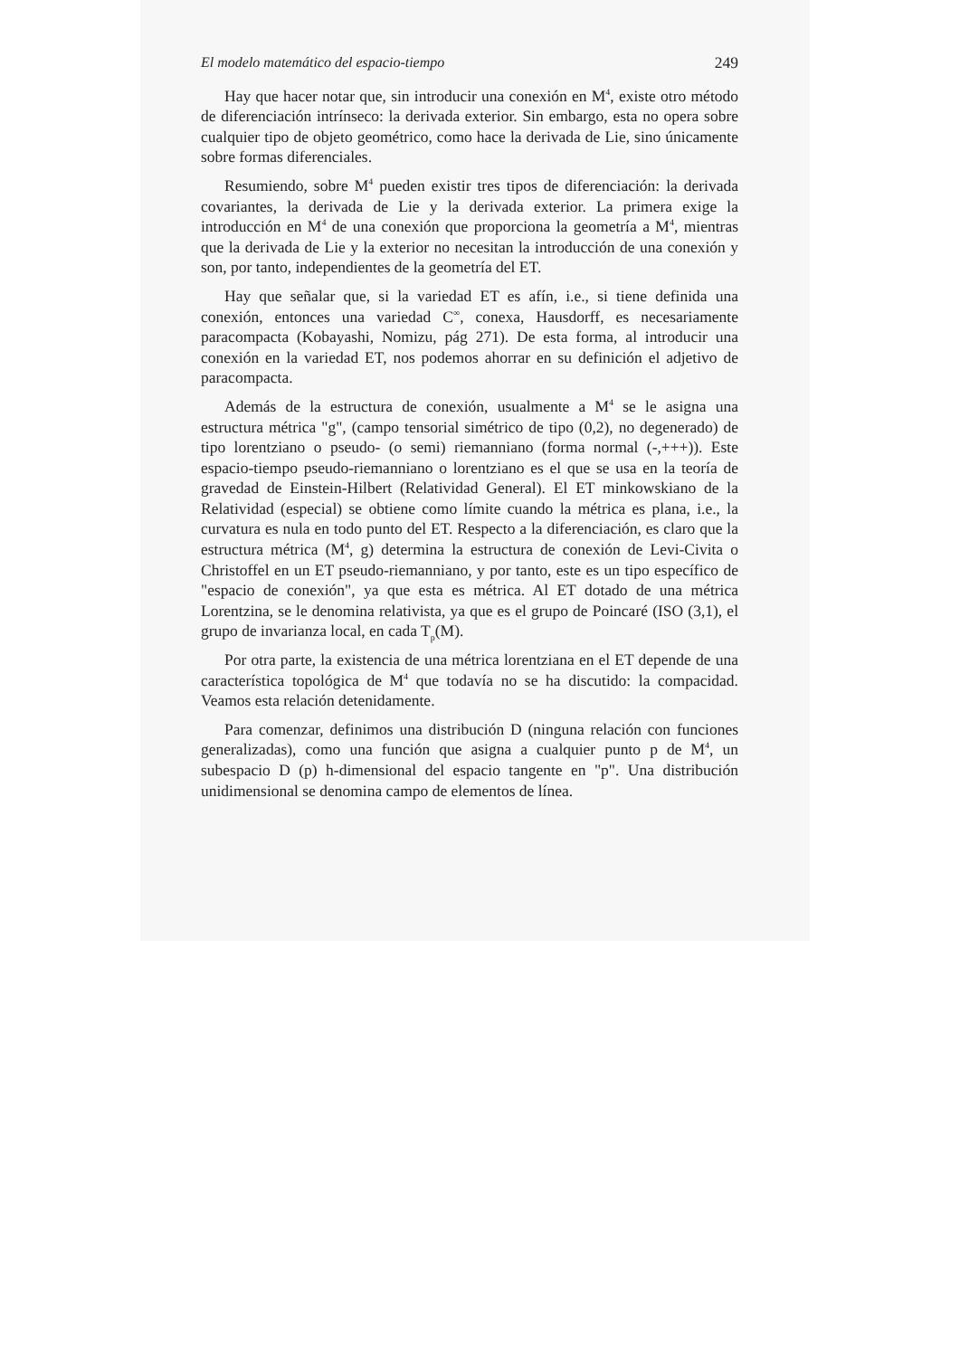El modelo matemático del espacio-tiempo 249
Hay que hacer notar que, sin introducir una conexión en M<sup>4</sup>, existe otro método de diferenciación intrínseco: la derivada exterior. Sin embargo, esta no opera sobre cualquier tipo de objeto geométrico, como hace la derivada de Lie, sino únicamente sobre formas diferenciales.
Resumiendo, sobre M<sup>4</sup> pueden existir tres tipos de diferenciación: la derivada covariantes, la derivada de Lie y la derivada exterior. La primera exige la introducción en M<sup>4</sup> de una conexión que proporciona la geometría a M<sup>4</sup>, mientras que la derivada de Lie y la exterior no necesitan la introducción de una conexión y son, por tanto, independientes de la geometría del ET.
Hay que señalar que, si la variedad ET es afín, i.e., si tiene definida una conexión, entonces una variedad C<sup>∞</sup>, conexa, Hausdorff, es necesariamente paracompacta (Kobayashi, Nomizu, pág 271). De esta forma, al introducir una conexión en la variedad ET, nos podemos ahorrar en su definición el adjetivo de paracompacta.
Además de la estructura de conexión, usualmente a M<sup>4</sup> se le asigna una estructura métrica "g", (campo tensorial simétrico de tipo (0,2), no degenerado) de tipo lorentziano o pseudo- (o semi) riemanniano (forma normal (-,+++)). Este espacio-tiempo pseudo-riemanniano o lorentziano es el que se usa en la teoría de gravedad de Einstein-Hilbert (Relatividad General). El ET minkowskiano de la Relatividad (especial) se obtiene como límite cuando la métrica es plana, i.e., la curvatura es nula en todo punto del ET. Respecto a la diferenciación, es claro que la estructura métrica (M<sup>4</sup>, g) determina la estructura de conexión de Levi-Civita o Christoffel en un ET pseudo-riemanniano, y por tanto, este es un tipo específico de "espacio de conexión", ya que esta es métrica. Al ET dotado de una métrica Lorentzina, se le denomina relativista, ya que es el grupo de Poincaré (ISO (3,1), el grupo de invarianza local, en cada T<sub>p</sub>(M).
Por otra parte, la existencia de una métrica lorentziana en el ET depende de una característica topológica de M<sup>4</sup> que todavía no se ha discutido: la compacidad. Veamos esta relación detenidamente.
Para comenzar, definimos una distribución D (ninguna relación con funciones generalizadas), como una función que asigna a cualquier punto p de M<sup>4</sup>, un subespacio D (p) h-dimensional del espacio tangente en "p". Una distribución unidimensional se denomina campo de elementos de línea.